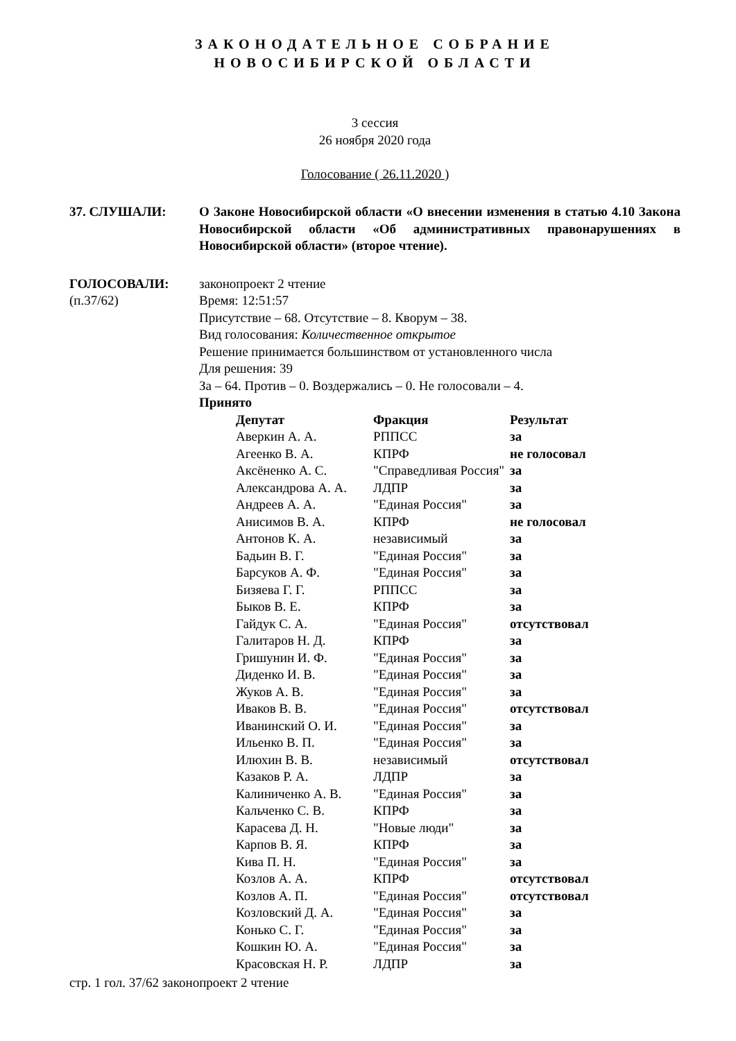ЗАКОНОДАТЕЛЬНОЕ СОБРАНИЕ
НОВОСИБИРСКОЙ ОБЛАСТИ
3 сессия
26 ноября 2020 года
Голосование ( 26.11.2020 )
37. СЛУШАЛИ: О Законе Новосибирской области «О внесении изменения в статью 4.10 Закона Новосибирской области «Об административных правонарушениях в Новосибирской области» (второе чтение).
ГОЛОСОВАЛИ:
(п.37/62)
законопроект 2 чтение
Время: 12:51:57
Присутствие – 68. Отсутствие – 8. Кворум – 38.
Вид голосования: Количественное открытое
Решение принимается большинством от установленного числа
Для решения: 39
За – 64. Против – 0. Воздержались – 0. Не голосовали – 4.
Принято
| Депутат | Фракция | Результат |
| --- | --- | --- |
| Аверкин А. А. | РППСС | за |
| Агеенко В. А. | КПРФ | не голосовал |
| Аксёненко А. С. | "Справедливая Россия" | за |
| Александрова А. А. | ЛДПР | за |
| Андреев А. А. | "Единая Россия" | за |
| Анисимов В. А. | КПРФ | не голосовал |
| Антонов К. А. | независимый | за |
| Бадьин В. Г. | "Единая Россия" | за |
| Барсуков А. Ф. | "Единая Россия" | за |
| Бизяева Г. Г. | РППСС | за |
| Быков В. Е. | КПРФ | за |
| Гайдук С. А. | "Единая Россия" | отсутствовал |
| Галитаров Н. Д. | КПРФ | за |
| Гришунин И. Ф. | "Единая Россия" | за |
| Диденко И. В. | "Единая Россия" | за |
| Жуков А. В. | "Единая Россия" | за |
| Иваков В. В. | "Единая Россия" | отсутствовал |
| Иванинский О. И. | "Единая Россия" | за |
| Ильенко В. П. | "Единая Россия" | за |
| Илюхин В. В. | независимый | отсутствовал |
| Казаков Р. А. | ЛДПР | за |
| Калиниченко А. В. | "Единая Россия" | за |
| Кальченко С. В. | КПРФ | за |
| Карасева Д. Н. | "Новые люди" | за |
| Карпов В. Я. | КПРФ | за |
| Кива П. Н. | "Единая Россия" | за |
| Козлов А. А. | КПРФ | отсутствовал |
| Козлов А. П. | "Единая Россия" | отсутствовал |
| Козловский Д. А. | "Единая Россия" | за |
| Конько С. Г. | "Единая Россия" | за |
| Кошкин Ю. А. | "Единая Россия" | за |
| Красовская Н. Р. | ЛДПР | за |
стр. 1 гол. 37/62 законопроект 2 чтение